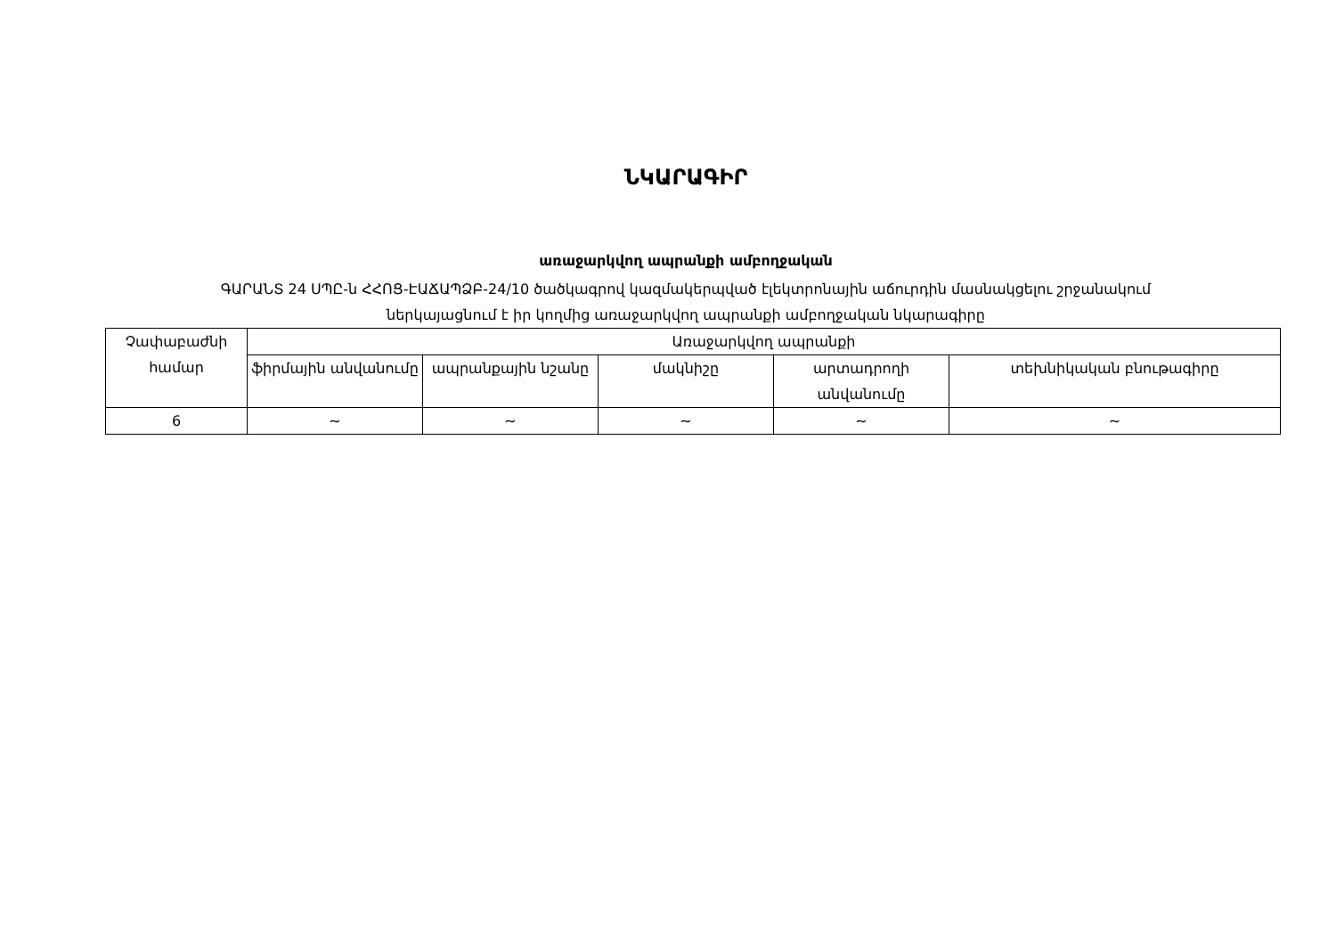ՆԿԱՐԱԳԻՐ
առաջարկվող ապրանքի ամբողջական
ԳԱՐԱՆՏ 24 ՍՊԸ-ն ՀՀՈՑ-ԷԱՃԱՊՁԲ-24/10 ծածկագրով կազմակերպված էլեկտրոնային աճուրդին մասնակցելու շրջանակում
ներկայացնում է իր կողմից առաջարկվող ապրանքի ամբողջական նկարագիրը
| Չափաբաժնի համար | Առաջարկվող ապրանքի | | | | |
| --- | --- | --- | --- | --- | --- |
| | ֆիրմային անվանումը | ապրանքային նշանը | մակնիշը | արտադրողի անվանումը | տեխնիկական բնութագիրը |
| 6 | ~ | ~ | ~ | ~ | ~ |